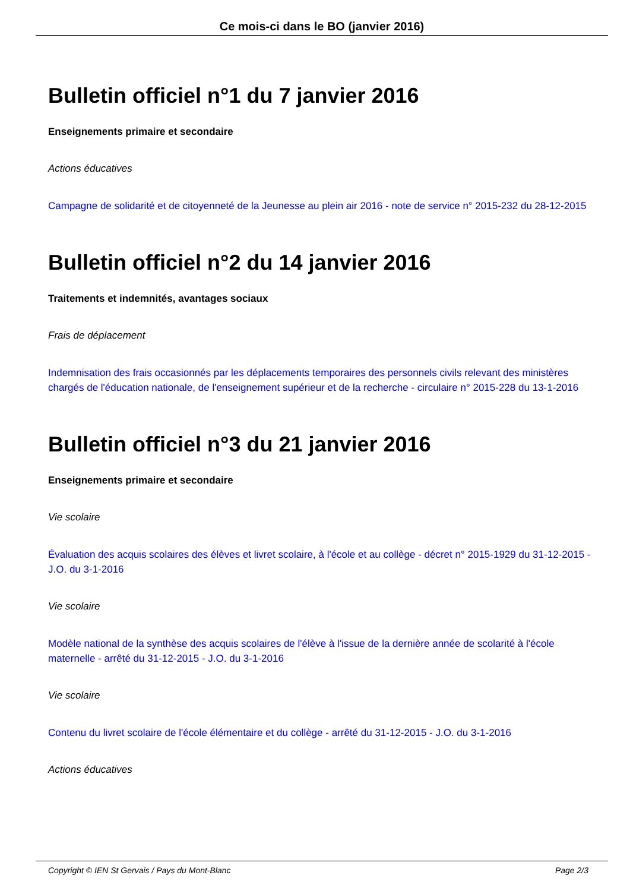Ce mois-ci dans le BO (janvier 2016)
Bulletin officiel n°1 du 7 janvier 2016
Enseignements primaire et secondaire
Actions éducatives
Campagne de solidarité et de citoyenneté de la Jeunesse au plein air 2016 - note de service n° 2015-232 du 28-12-2015
Bulletin officiel n°2 du 14 janvier 2016
Traitements et indemnités, avantages sociaux
Frais de déplacement
Indemnisation des frais occasionnés par les déplacements temporaires des personnels civils relevant des ministères chargés de l'éducation nationale, de l'enseignement supérieur et de la recherche - circulaire n° 2015-228 du 13-1-2016
Bulletin officiel n°3 du 21 janvier 2016
Enseignements primaire et secondaire
Vie scolaire
Évaluation des acquis scolaires des élèves et livret scolaire, à l'école et au collège - décret n° 2015-1929 du 31-12-2015 - J.O. du 3-1-2016
Vie scolaire
Modèle national de la synthèse des acquis scolaires de l'élève à l'issue de la dernière année de scolarité à l'école maternelle - arrêté du 31-12-2015 - J.O. du 3-1-2016
Vie scolaire
Contenu du livret scolaire de l'école élémentaire et du collège - arrêté du 31-12-2015 - J.O. du 3-1-2016
Actions éducatives
Copyright © IEN St Gervais / Pays du Mont-Blanc Page 2/3